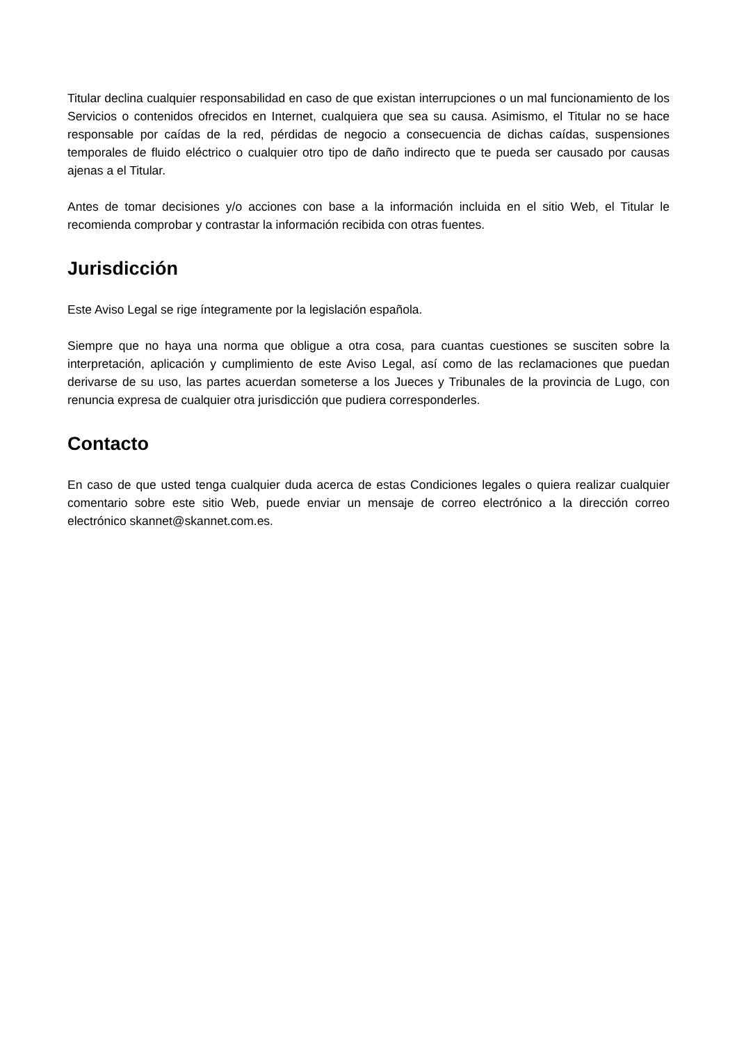Titular declina cualquier responsabilidad en caso de que existan interrupciones o un mal funcionamiento de los Servicios o contenidos ofrecidos en Internet, cualquiera que sea su causa. Asimismo, el Titular no se hace responsable por caídas de la red, pérdidas de negocio a consecuencia de dichas caídas, suspensiones temporales de fluido eléctrico o cualquier otro tipo de daño indirecto que te pueda ser causado por causas ajenas a el Titular.
Antes de tomar decisiones y/o acciones con base a la información incluida en el sitio Web, el Titular le recomienda comprobar y contrastar la información recibida con otras fuentes.
Jurisdicción
Este Aviso Legal se rige íntegramente por la legislación española.
Siempre que no haya una norma que obligue a otra cosa, para cuantas cuestiones se susciten sobre la interpretación, aplicación y cumplimiento de este Aviso Legal, así como de las reclamaciones que puedan derivarse de su uso, las partes acuerdan someterse a los Jueces y Tribunales de la provincia de Lugo, con renuncia expresa de cualquier otra jurisdicción que pudiera corresponderles.
Contacto
En caso de que usted tenga cualquier duda acerca de estas Condiciones legales o quiera realizar cualquier comentario sobre este sitio Web, puede enviar un mensaje de correo electrónico a la dirección correo electrónico skannet@skannet.com.es.